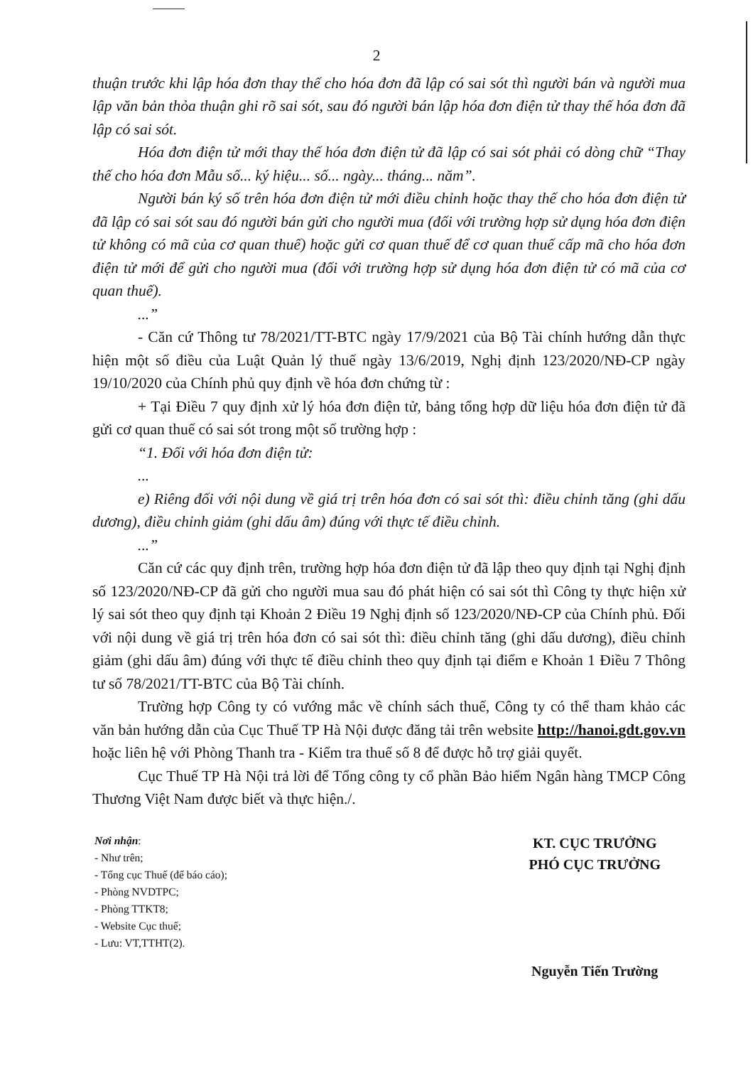2
thuận trước khi lập hóa đơn thay thế cho hóa đơn đã lập có sai sót thì người bán và người mua lập văn bản thỏa thuận ghi rõ sai sót, sau đó người bán lập hóa đơn điện tử thay thế hóa đơn đã lập có sai sót.
Hóa đơn điện tử mới thay thế hóa đơn điện tử đã lập có sai sót phải có dòng chữ “Thay thế cho hóa đơn Mẫu số... ký hiệu... số... ngày... tháng... năm”.
Người bán ký số trên hóa đơn điện tử mới điều chỉnh hoặc thay thế cho hóa đơn điện tử đã lập có sai sót sau đó người bán gửi cho người mua (đối với trường hợp sử dụng hóa đơn điện tử không có mã của cơ quan thuế) hoặc gửi cơ quan thuế để cơ quan thuế cấp mã cho hóa đơn điện tử mới để gửi cho người mua (đối với trường hợp sử dụng hóa đơn điện tử có mã của cơ quan thuế).
...”
- Căn cứ Thông tư 78/2021/TT-BTC ngày 17/9/2021 của Bộ Tài chính hướng dẫn thực hiện một số điều của Luật Quản lý thuế ngày 13/6/2019, Nghị định 123/2020/NĐ-CP ngày 19/10/2020 của Chính phủ quy định về hóa đơn chứng từ :
+ Tại Điều 7 quy định xử lý hóa đơn điện tử, bảng tổng hợp dữ liệu hóa đơn điện tử đã gửi cơ quan thuế có sai sót trong một số trường hợp :
“1. Đối với hóa đơn điện tử:
...
e) Riêng đối với nội dung về giá trị trên hóa đơn có sai sót thì: điều chỉnh tăng (ghi dấu dương), điều chỉnh giảm (ghi dấu âm) đúng với thực tế điều chỉnh.
...”
Căn cứ các quy định trên, trường hợp hóa đơn điện tử đã lập theo quy định tại Nghị định số 123/2020/NĐ-CP đã gửi cho người mua sau đó phát hiện có sai sót thì Công ty thực hiện xử lý sai sót theo quy định tại Khoản 2 Điều 19 Nghị định số 123/2020/NĐ-CP của Chính phủ. Đối với nội dung về giá trị trên hóa đơn có sai sót thì: điều chỉnh tăng (ghi dấu dương), điều chỉnh giảm (ghi dấu âm) đúng với thực tế điều chỉnh theo quy định tại điểm e Khoản 1 Điều 7 Thông tư số 78/2021/TT-BTC của Bộ Tài chính.
Trường hợp Công ty có vướng mắc về chính sách thuế, Công ty có thể tham khảo các văn bản hướng dẫn của Cục Thuế TP Hà Nội được đăng tải trên website http://hanoi.gdt.gov.vn hoặc liên hệ với Phòng Thanh tra - Kiểm tra thuế số 8 để được hỗ trợ giải quyết.
Cục Thuế TP Hà Nội trả lời để Tổng công ty cổ phần Bảo hiểm Ngân hàng TMCP Công Thương Việt Nam được biết và thực hiện./.
Nơi nhận:
- Như trên;
- Tổng cục Thuế (để báo cáo);
- Phòng NVDTPC;
- Phòng TTKT8;
- Website Cục thuế;
- Lưu: VT,TTHT(2).
KT. CỤC TRƯỞNG
PHÓ CỤC TRƯỞNG
Nguyễn Tiến Trường